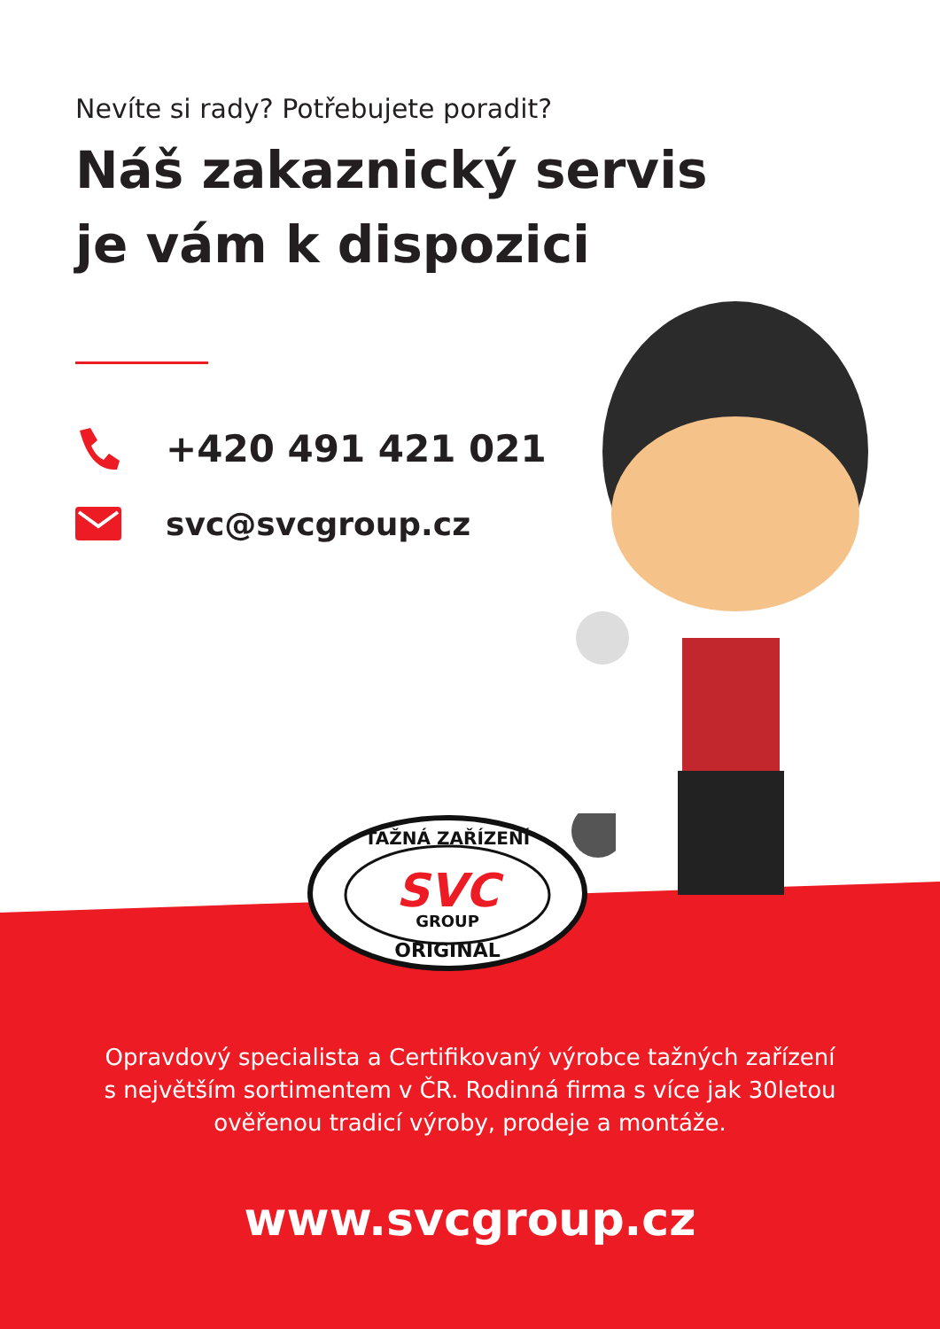Nevíte si rady? Potřebujete poradit?
Náš zakaznický servis
je vám k dispozici
+420 491 421 021
svc@svcgroup.cz
TAŽNÁ ZAŘÍZENÍ
SVC
GROUP
ORIGINAL
Opravdový specialista a Certifikovaný výrobce tažných zařízení
s největším sortimentem v ČR. Rodinná firma s více jak 30letou
ověřenou tradicí výroby, prodeje a montáže.
www.svcgroup.cz